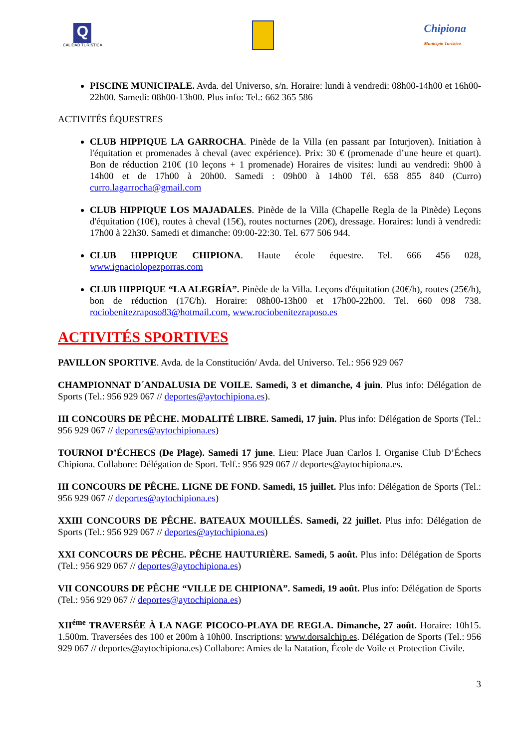Q
CALIDAD TURISTICA
Chipiona
Municipio Turístico
PISCINE MUNICIPALE. Avda. del Universo, s/n. Horaire: lundi à vendredi: 08h00-14h00 et 16h00-22h00. Samedi: 08h00-13h00. Plus info: Tel.: 662 365 586
ACTIVITÉS ÉQUESTRES
CLUB HIPPIQUE LA GARROCHA. Pinède de la Villa (en passant par Inturjoven). Initiation à l'équitation et promenades à cheval (avec expérience). Prix: 30 € (promenade d’une heure et quart). Bon de réduction 210€ (10 leçons + 1 promenade) Horaires de visites: lundi au vendredi: 9h00 à 14h00 et de 17h00 à 20h00. Samedi : 09h00 à 14h00 Tél. 658 855 840 (Curro) curro.lagarrocha@gmail.com
CLUB HIPPIQUE LOS MAJADALES. Pinède de la Villa (Chapelle Regla de la Pinède) Leçons d'équitation (10€), routes à cheval (15€), routes nocturnes (20€), dressage. Horaires: lundi à vendredi: 17h00 à 22h30. Samedi et dimanche: 09:00-22:30. Tel. 677 506 944.
CLUB HIPPIQUE CHIPIONA. Haute école équestre. Tel. 666 456 028, www.ignaciolopezporras.com
CLUB HIPPIQUE “LA ALEGRÍA”. Pinède de la Villa. Leçons d'équitation (20€/h), routes (25€/h), bon de réduction (17€/h). Horaire: 08h00-13h00 et 17h00-22h00. Tel. 660 098 738. rociobenitezraposo83@hotmail.com, www.rociobenitezraposo.es
ACTIVITÉS SPORTIVES
PAVILLON SPORTIVE. Avda. de la Constitución/ Avda. del Universo. Tel.: 956 929 067
CHAMPIONNAT D´ANDALUSIA DE VOILE. Samedi, 3 et dimanche, 4 juin. Plus info: Délégation de Sports (Tel.: 956 929 067 // deportes@aytochipiona.es).
III CONCOURS DE PÊCHE. MODALITÉ LIBRE. Samedi, 17 juin. Plus info: Délégation de Sports (Tel.: 956 929 067 // deportes@aytochipiona.es)
TOURNOI D’ÉCHECS (De Plage). Samedi 17 june. Lieu: Place Juan Carlos I. Organise Club D’Échecs Chipiona. Collabore: Délégation de Sport. Telf.: 956 929 067 // deportes@aytochipiona.es.
III CONCOURS DE PÊCHE. LIGNE DE FOND. Samedi, 15 juillet. Plus info: Délégation de Sports (Tel.: 956 929 067 // deportes@aytochipiona.es)
XXIII CONCOURS DE PÊCHE. BATEAUX MOUILLÉS. Samedi, 22 juillet. Plus info: Délégation de Sports (Tel.: 956 929 067 // deportes@aytochipiona.es)
XXI CONCOURS DE PÊCHE. PÊCHE HAUTURIÈRE. Samedi, 5 août. Plus info: Délégation de Sports (Tel.: 956 929 067 // deportes@aytochipiona.es)
VII CONCOURS DE PÊCHE “VILLE DE CHIPIONA”. Samedi, 19 août. Plus info: Délégation de Sports (Tel.: 956 929 067 // deportes@aytochipiona.es)
XII<sup>éme</sup> TRAVERSÉE À LA NAGE PICOCO-PLAYA DE REGLA. Dimanche, 27 août. Horaire: 10h15. 1.500m. Traversées des 100 et 200m à 10h00. Inscriptions: www.dorsalchip.es. Délégation de Sports (Tel.: 956 929 067 // deportes@aytochipiona.es) Collabore: Amies de la Natation, École de Voile et Protection Civile.
3